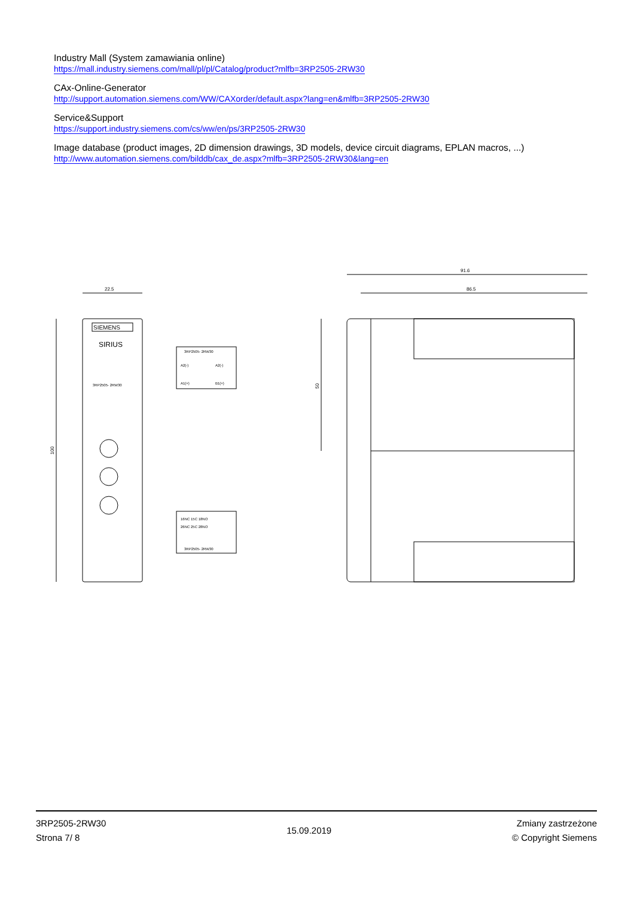Industry Mall (System zamawiania online)
https://mall.industry.siemens.com/mall/pl/pl/Catalog/product?mlfb=3RP2505-2RW30
CAx-Online-Generator
http://support.automation.siemens.com/WW/CAXorder/default.aspx?lang=en&mlfb=3RP2505-2RW30
Service&Support
https://support.industry.siemens.com/cs/ww/en/ps/3RP2505-2RW30
Image database (product images, 2D dimension drawings, 3D models, device circuit diagrams, EPLAN macros, ...)
http://www.automation.siemens.com/bilddb/cax_de.aspx?mlfb=3RP2505-2RW30&lang=en
22.5
100
SIEMENS
SIRIUS
3RP2505- 2RW30
3RP2505- 2RW30
A2(-)
A2(-)
A1(+)
B1(+)
16NC 15C 18NO
26NC 25C 28NO
3RP2505- 2RW30
91.6
86.5
50
3RP2505-2RW30
Strona 7/ 8
15.09.2019
Zmiany zastrzeżone
© Copyright Siemens